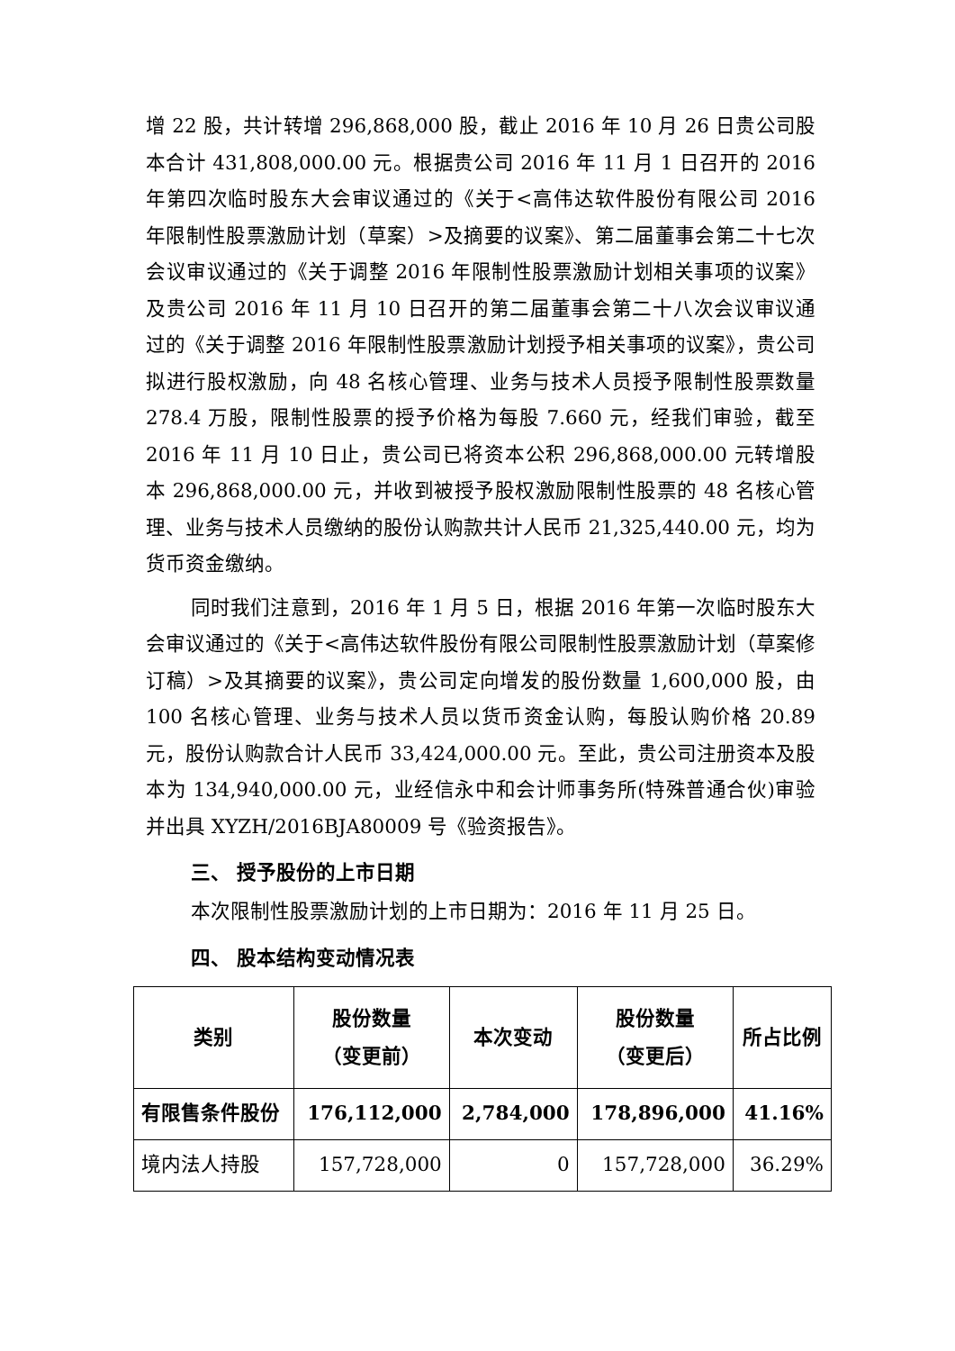增 22 股，共计转增 296,868,000 股，截止 2016 年 10 月 26 日贵公司股本合计 431,808,000.00 元。根据贵公司 2016 年 11 月 1 日召开的 2016 年第四次临时股东大会审议通过的《关于<高伟达软件股份有限公司 2016 年限制性股票激励计划（草案）>及摘要的议案》、第二届董事会第二十七次会议审议通过的《关于调整 2016 年限制性股票激励计划相关事项的议案》及贵公司 2016 年 11 月 10 日召开的第二届董事会第二十八次会议审议通过的《关于调整 2016 年限制性股票激励计划授予相关事项的议案》，贵公司拟进行股权激励，向 48 名核心管理、业务与技术人员授予限制性股票数量 278.4 万股，限制性股票的授予价格为每股 7.660 元，经我们审验，截至 2016 年 11 月 10 日止，贵公司已将资本公积 296,868,000.00 元转增股本 296,868,000.00 元，并收到被授予股权激励限制性股票的 48 名核心管理、业务与技术人员缴纳的股份认购款共计人民币 21,325,440.00 元，均为货币资金缴纳。
同时我们注意到，2016 年 1 月 5 日，根据 2016 年第一次临时股东大会审议通过的《关于<高伟达软件股份有限公司限制性股票激励计划（草案修订稿）>及其摘要的议案》，贵公司定向增发的股份数量 1,600,000 股，由 100 名核心管理、业务与技术人员以货币资金认购，每股认购价格 20.89 元，股份认购款合计人民币 33,424,000.00 元。至此，贵公司注册资本及股本为 134,940,000.00 元，业经信永中和会计师事务所(特殊普通合伙)审验并出具 XYZH/2016BJA80009 号《验资报告》。
三、 授予股份的上市日期
本次限制性股票激励计划的上市日期为：2016 年 11 月 25 日。
四、 股本结构变动情况表
| 类别 | 股份数量 （变更前） | 本次变动 | 股份数量 （变更后） | 所占比例 |
| --- | --- | --- | --- | --- |
| 有限售条件股份 | 176,112,000 | 2,784,000 | 178,896,000 | 41.16% |
| 境内法人持股 | 157,728,000 | 0 | 157,728,000 | 36.29% |